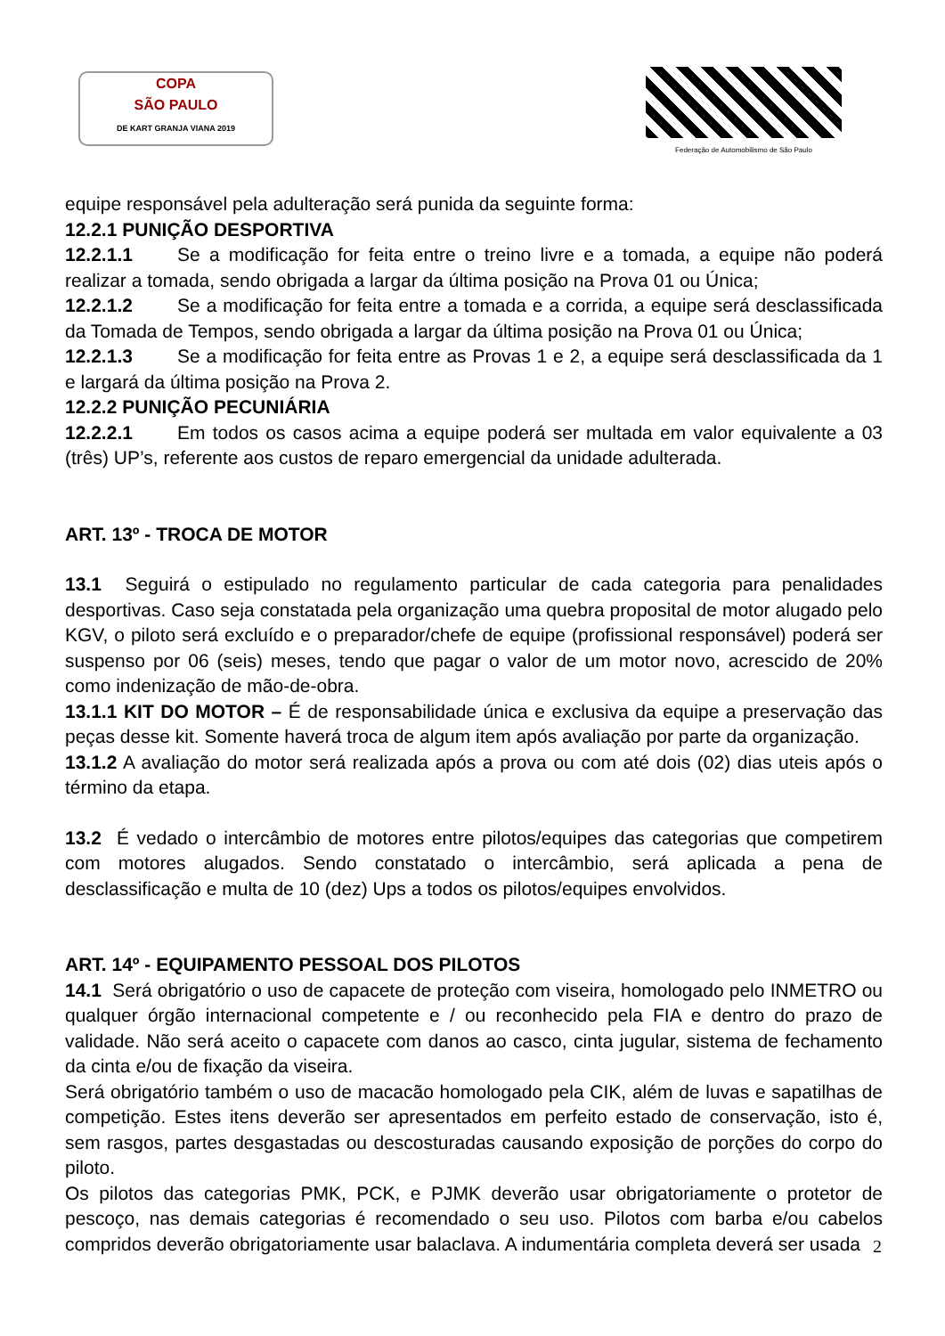COPA
SÃO PAULO
DE KART GRANJA VIANA 2019
Federação de Automobilismo de São Paulo
equipe responsável pela adulteração será punida da seguinte forma:
12.2.1 PUNIÇÃO DESPORTIVA
12.2.1.1 Se a modificação for feita entre o treino livre e a tomada, a equipe não poderá realizar a tomada, sendo obrigada a largar da última posição na Prova 01 ou Única;
12.2.1.2 Se a modificação for feita entre a tomada e a corrida, a equipe será desclassificada da Tomada de Tempos, sendo obrigada a largar da última posição na Prova 01 ou Única;
12.2.1.3 Se a modificação for feita entre as Provas 1 e 2, a equipe será desclassificada da 1 e largará da última posição na Prova 2.
12.2.2 PUNIÇÃO PECUNIÁRIA
12.2.2.1 Em todos os casos acima a equipe poderá ser multada em valor equivalente a 03 (três) UP’s, referente aos custos de reparo emergencial da unidade adulterada.
ART. 13º - TROCA DE MOTOR
13.1 Seguirá o estipulado no regulamento particular de cada categoria para penalidades desportivas. Caso seja constatada pela organização uma quebra proposital de motor alugado pelo KGV, o piloto será excluído e o preparador/chefe de equipe (profissional responsável) poderá ser suspenso por 06 (seis) meses, tendo que pagar o valor de um motor novo, acrescido de 20% como indenização de mão-de-obra.
13.1.1 KIT DO MOTOR – É de responsabilidade única e exclusiva da equipe a preservação das peças desse kit. Somente haverá troca de algum item após avaliação por parte da organização.
13.1.2 A avaliação do motor será realizada após a prova ou com até dois (02) dias uteis após o término da etapa.
13.2 É vedado o intercâmbio de motores entre pilotos/equipes das categorias que competirem com motores alugados. Sendo constatado o intercâmbio, será aplicada a pena de desclassificação e multa de 10 (dez) Ups a todos os pilotos/equipes envolvidos.
ART. 14º - EQUIPAMENTO PESSOAL DOS PILOTOS
14.1 Será obrigatório o uso de capacete de proteção com viseira, homologado pelo INMETRO ou qualquer órgão internacional competente e / ou reconhecido pela FIA e dentro do prazo de validade. Não será aceito o capacete com danos ao casco, cinta jugular, sistema de fechamento da cinta e/ou de fixação da viseira.
Será obrigatório também o uso de macacão homologado pela CIK, além de luvas e sapatilhas de competição. Estes itens deverão ser apresentados em perfeito estado de conservação, isto é, sem rasgos, partes desgastadas ou descosturadas causando exposição de porções do corpo do piloto.
Os pilotos das categorias PMK, PCK, e PJMK deverão usar obrigatoriamente o protetor de pescoço, nas demais categorias é recomendado o seu uso. Pilotos com barba e/ou cabelos compridos deverão obrigatoriamente usar balaclava. A indumentária completa deverá ser usada
2